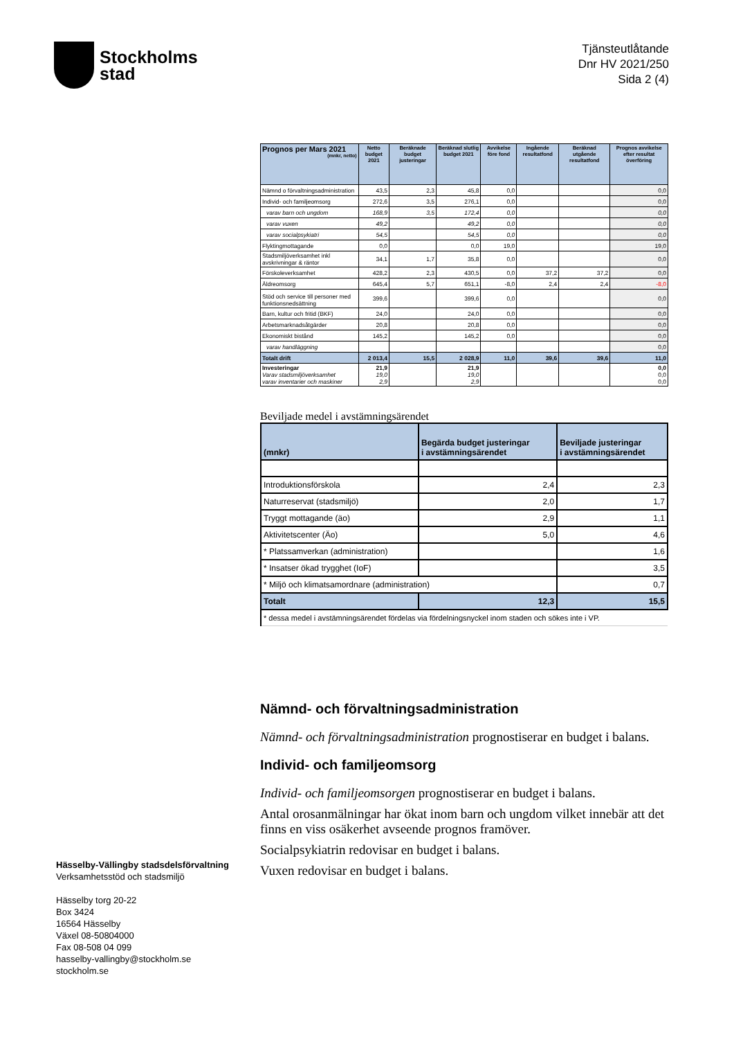Stockholms
stad
Tjänsteutlåtande
Dnr HV 2021/250
Sida 2 (4)
| Prognos per Mars 2021 (mnkr, netto) | Netto budget 2021 | Beräknade budget justeringar | Beräknad slutlig budget 2021 | Avvikelse före fond | Ingående resultatfond | Beräknad utgående resultatfond | Prognos avvikelse efter resultat överföring |
| --- | --- | --- | --- | --- | --- | --- | --- |
| Nämnd o förvaltningsadministration | 43,5 | 2,3 | 45,8 | 0,0 | | | 0,0 |
| Individ- och familjeomsorg | 272,6 | 3,5 | 276,1 | 0,0 | | | 0,0 |
| varav barn och ungdom | 168,9 | 3,5 | 172,4 | 0,0 | | | 0,0 |
| varav vuxen | 49,2 | | 49,2 | 0,0 | | | 0,0 |
| varav socialpsykiatri | 54,5 | | 54,5 | 0,0 | | | 0,0 |
| Flyktingmottagande | 0,0 | | 0,0 | 19,0 | | | 19,0 |
| Stadsmiljöverksamhet inkl avskrivningar & räntor | 34,1 | 1,7 | 35,8 | 0,0 | | | 0,0 |
| Förskoleverksamhet | 428,2 | 2,3 | 430,5 | 0,0 | 37,2 | 37,2 | 0,0 |
| Äldreomsorg | 645,4 | 5,7 | 651,1 | -8,0 | 2,4 | 2,4 | -8,0 |
| Stöd och service till personer med funktionsnedsättning | 399,6 | | 399,6 | 0,0 | | | 0,0 |
| Barn, kultur och fritid (BKF) | 24,0 | | 24,0 | 0,0 | | | 0,0 |
| Arbetsmarknadsåtgärder | 20,8 | | 20,8 | 0,0 | | | 0,0 |
| Ekonomiskt bistånd | 145,2 | | 145,2 | 0,0 | | | 0,0 |
| varav handläggning | | | | | | | 0,0 |
| Totalt drift | 2 013,4 | 15,5 | 2 028,9 | 11,0 | 39,6 | 39,6 | 11,0 |
| Investeringar Varav stadsmiljöverksamhet varav inventarier och maskiner | 21,9 19,0 2,9 | | 21,9 19,0 2,9 | | | | 0,0 0,0 0,0 |
Beviljade medel i avstämningsärendet
| (mnkr) | Begärda budget justeringar i avstämningsärendet | Beviljade justeringar i avstämningsärendet |
| --- | --- | --- |
| Introduktionsförskola | 2,4 | 2,3 |
| Naturreservat (stadsmiljö) | 2,0 | 1,7 |
| Tryggt mottagande (äo) | 2,9 | 1,1 |
| Aktivitetscenter (Äo) | 5,0 | 4,6 |
| * Platssamverkan (administration) | | 1,6 |
| * Insatser ökad trygghet (IoF) | | 3,5 |
| * Miljö och klimatsamordnare (administration) | | 0,7 |
| Totalt | 12,3 | 15,5 |
| * dessa medel i avstämningsärendet fördelas via fördelningsnyckel inom staden och sökes inte i VP. | | |
Nämnd- och förvaltningsadministration
Nämnd- och förvaltningsadministration prognostiserar en budget i balans.
Individ- och familjeomsorg
Individ- och familjeomsorgen prognostiserar en budget i balans.
Antal orosanmälningar har ökat inom barn och ungdom vilket innebär att det finns en viss osäkerhet avseende prognos framöver.
Socialpsykiatrin redovisar en budget i balans.
Vuxen redovisar en budget i balans.
Hässelby-Vällingby stadsdelsförvaltning
Verksamhetsstöd och stadsmiljö
Hässelby torg 20-22
Box 3424
16564 Hässelby
Växel 08-50804000
Fax 08-508 04 099
hasselby-vallingby@stockholm.se
stockholm.se